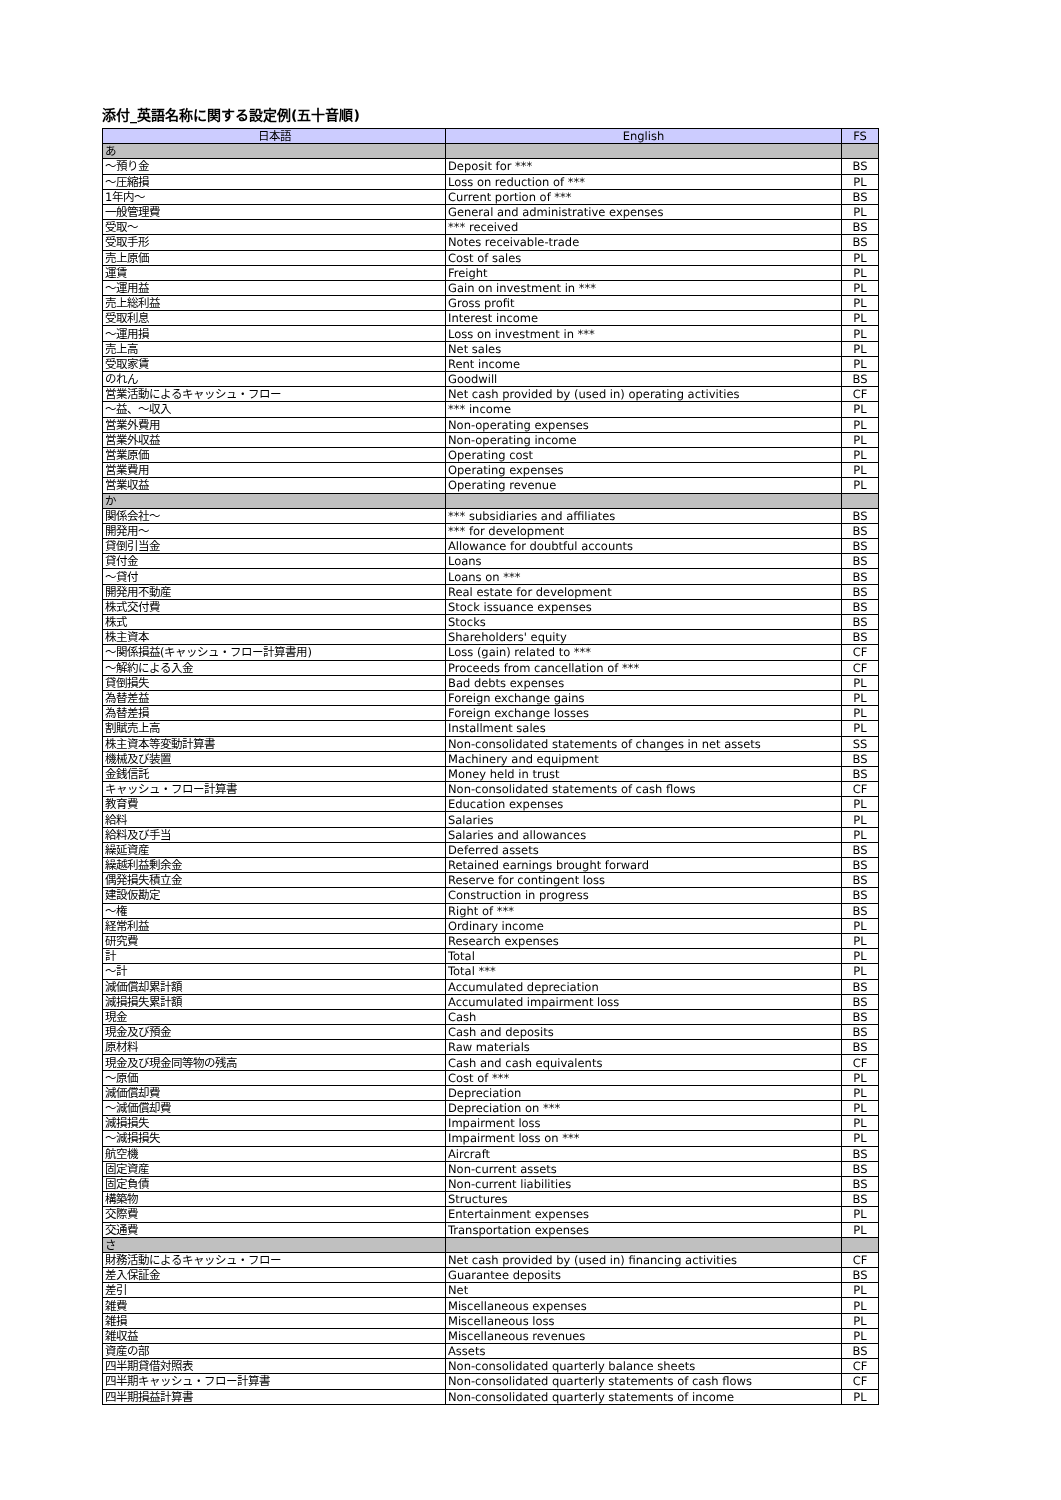添付_英語名称に関する設定例(五十音順)
| 日本語 | English | FS |
| --- | --- | --- |
| あ | | |
| ～預り金 | Deposit for *** | BS |
| ～圧縮損 | Loss on reduction of *** | PL |
| 1年内～ | Current portion of *** | BS |
| 一般管理費 | General and administrative expenses | PL |
| 受取～ | *** received | BS |
| 受取手形 | Notes receivable-trade | BS |
| 売上原価 | Cost of sales | PL |
| 運賃 | Freight | PL |
| ～運用益 | Gain on investment in *** | PL |
| 売上総利益 | Gross profit | PL |
| 受取利息 | Interest income | PL |
| ～運用損 | Loss on investment in *** | PL |
| 売上高 | Net sales | PL |
| 受取家賃 | Rent income | PL |
| のれん | Goodwill | BS |
| 営業活動によるキャッシュ・フロー | Net cash provided by (used in) operating activities | CF |
| ～益、～収入 | *** income | PL |
| 営業外費用 | Non-operating expenses | PL |
| 営業外収益 | Non-operating income | PL |
| 営業原価 | Operating cost | PL |
| 営業費用 | Operating expenses | PL |
| 営業収益 | Operating revenue | PL |
| か | | |
| 関係会社～ | *** subsidiaries and affiliates | BS |
| 開発用～ | *** for development | BS |
| 貸倒引当金 | Allowance for doubtful accounts | BS |
| 貸付金 | Loans | BS |
| ～貸付 | Loans on *** | BS |
| 開発用不動産 | Real estate for development | BS |
| 株式交付費 | Stock issuance expenses | BS |
| 株式 | Stocks | BS |
| 株主資本 | Shareholders' equity | BS |
| ～関係損益(キャッシュ・フロー計算書用) | Loss (gain) related to *** | CF |
| ～解約による入金 | Proceeds from cancellation of *** | CF |
| 貸倒損失 | Bad debts expenses | PL |
| 為替差益 | Foreign exchange gains | PL |
| 為替差損 | Foreign exchange losses | PL |
| 割賦売上高 | Installment sales | PL |
| 株主資本等変動計算書 | Non-consolidated statements of changes in net assets | SS |
| 機械及び装置 | Machinery and equipment | BS |
| 金銭信託 | Money held in trust | BS |
| キャッシュ・フロー計算書 | Non-consolidated statements of cash flows | CF |
| 教育費 | Education expenses | PL |
| 給料 | Salaries | PL |
| 給料及び手当 | Salaries and allowances | PL |
| 繰延資産 | Deferred assets | BS |
| 繰越利益剰余金 | Retained earnings brought forward | BS |
| 偶発損失積立金 | Reserve for contingent loss | BS |
| 建設仮勘定 | Construction in progress | BS |
| ～権 | Right of *** | BS |
| 経常利益 | Ordinary income | PL |
| 研究費 | Research expenses | PL |
| 計 | Total | PL |
| ～計 | Total *** | PL |
| 減価償却累計額 | Accumulated depreciation | BS |
| 減損損失累計額 | Accumulated impairment loss | BS |
| 現金 | Cash | BS |
| 現金及び預金 | Cash and deposits | BS |
| 原材料 | Raw materials | BS |
| 現金及び現金同等物の残高 | Cash and cash equivalents | CF |
| ～原価 | Cost of *** | PL |
| 減価償却費 | Depreciation | PL |
| ～減価償却費 | Depreciation on *** | PL |
| 減損損失 | Impairment loss | PL |
| ～減損損失 | Impairment loss on *** | PL |
| 航空機 | Aircraft | BS |
| 固定資産 | Non-current assets | BS |
| 固定負債 | Non-current liabilities | BS |
| 構築物 | Structures | BS |
| 交際費 | Entertainment expenses | PL |
| 交通費 | Transportation expenses | PL |
| さ | | |
| 財務活動によるキャッシュ・フロー | Net cash provided by (used in) financing activities | CF |
| 差入保証金 | Guarantee deposits | BS |
| 差引 | Net | PL |
| 雑費 | Miscellaneous expenses | PL |
| 雑損 | Miscellaneous loss | PL |
| 雑収益 | Miscellaneous revenues | PL |
| 資産の部 | Assets | BS |
| 四半期貸借対照表 | Non-consolidated quarterly balance sheets | CF |
| 四半期キャッシュ・フロー計算書 | Non-consolidated quarterly statements of cash flows | CF |
| 四半期損益計算書 | Non-consolidated quarterly statements of income | PL |